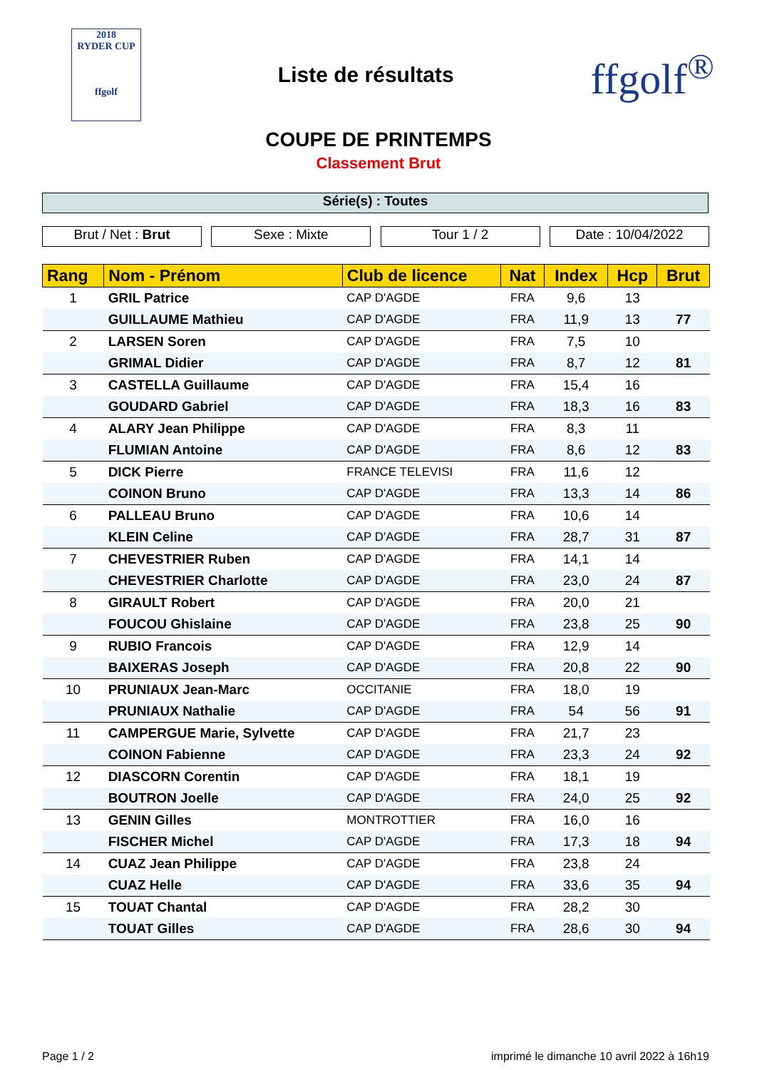2018
RYDER CUP
ffgolf
Liste de résultats
ffgolf<sup>®</sup>
COUPE DE PRINTEMPS
Classement Brut
Série(s) : Toutes
Brut / Net : Brut Sexe : Mixte Tour 1 / 2 Date : 10/04/2022
| Rang | Nom - Prénom | Club de licence | Nat | Index | Hcp | Brut |
| --- | --- | --- | --- | --- | --- | --- |
| 1 | GRIL Patrice | CAP D'AGDE | FRA | 9,6 | 13 | |
| | GUILLAUME Mathieu | CAP D'AGDE | FRA | 11,9 | 13 | 77 |
| 2 | LARSEN Soren | CAP D'AGDE | FRA | 7,5 | 10 | |
| | GRIMAL Didier | CAP D'AGDE | FRA | 8,7 | 12 | 81 |
| 3 | CASTELLA Guillaume | CAP D'AGDE | FRA | 15,4 | 16 | |
| | GOUDARD Gabriel | CAP D'AGDE | FRA | 18,3 | 16 | 83 |
| 4 | ALARY Jean Philippe | CAP D'AGDE | FRA | 8,3 | 11 | |
| | FLUMIAN Antoine | CAP D'AGDE | FRA | 8,6 | 12 | 83 |
| 5 | DICK Pierre | FRANCE TELEVISI | FRA | 11,6 | 12 | |
| | COINON Bruno | CAP D'AGDE | FRA | 13,3 | 14 | 86 |
| 6 | PALLEAU Bruno | CAP D'AGDE | FRA | 10,6 | 14 | |
| | KLEIN Celine | CAP D'AGDE | FRA | 28,7 | 31 | 87 |
| 7 | CHEVESTRIER Ruben | CAP D'AGDE | FRA | 14,1 | 14 | |
| | CHEVESTRIER Charlotte | CAP D'AGDE | FRA | 23,0 | 24 | 87 |
| 8 | GIRAULT Robert | CAP D'AGDE | FRA | 20,0 | 21 | |
| | FOUCOU Ghislaine | CAP D'AGDE | FRA | 23,8 | 25 | 90 |
| 9 | RUBIO Francois | CAP D'AGDE | FRA | 12,9 | 14 | |
| | BAIXERAS Joseph | CAP D'AGDE | FRA | 20,8 | 22 | 90 |
| 10 | PRUNIAUX Jean-Marc | OCCITANIE | FRA | 18,0 | 19 | |
| | PRUNIAUX Nathalie | CAP D'AGDE | FRA | 54 | 56 | 91 |
| 11 | CAMPERGUE Marie, Sylvette | CAP D'AGDE | FRA | 21,7 | 23 | |
| | COINON Fabienne | CAP D'AGDE | FRA | 23,3 | 24 | 92 |
| 12 | DIASCORN Corentin | CAP D'AGDE | FRA | 18,1 | 19 | |
| | BOUTRON Joelle | CAP D'AGDE | FRA | 24,0 | 25 | 92 |
| 13 | GENIN Gilles | MONTROTTIER | FRA | 16,0 | 16 | |
| | FISCHER Michel | CAP D'AGDE | FRA | 17,3 | 18 | 94 |
| 14 | CUAZ Jean Philippe | CAP D'AGDE | FRA | 23,8 | 24 | |
| | CUAZ Helle | CAP D'AGDE | FRA | 33,6 | 35 | 94 |
| 15 | TOUAT Chantal | CAP D'AGDE | FRA | 28,2 | 30 | |
| | TOUAT Gilles | CAP D'AGDE | FRA | 28,6 | 30 | 94 |
Page 1 / 2 imprimé le dimanche 10 avril 2022 à 16h19